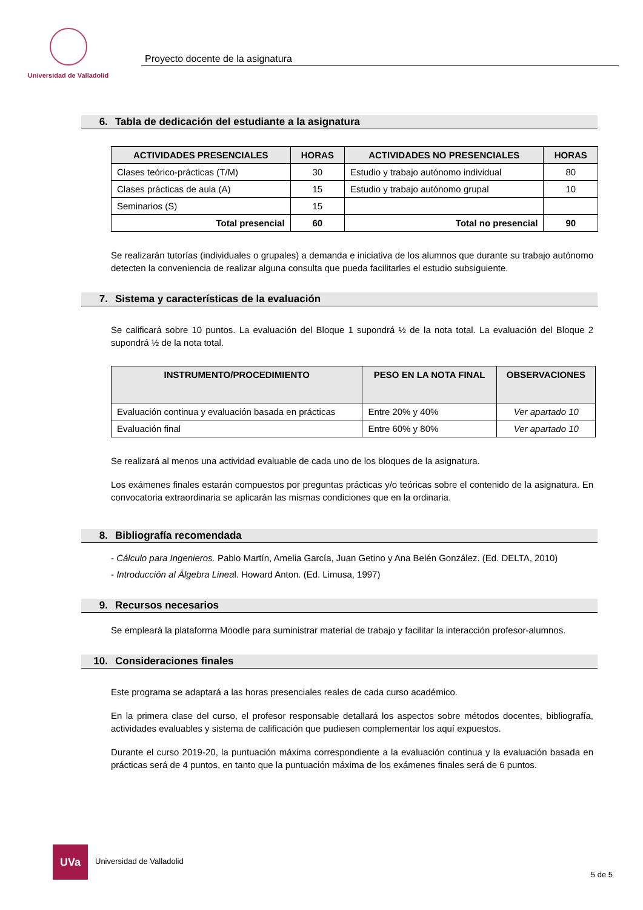Universidad de Valladolid
Proyecto docente de la asignatura
6. Tabla de dedicación del estudiante a la asignatura
| ACTIVIDADES PRESENCIALES | HORAS | ACTIVIDADES NO PRESENCIALES | HORAS |
| --- | --- | --- | --- |
| Clases teórico-prácticas (T/M) | 30 | Estudio y trabajo autónomo individual | 80 |
| Clases prácticas de aula (A) | 15 | Estudio y trabajo autónomo grupal | 10 |
| Seminarios (S) | 15 | | |
| Total presencial | 60 | Total no presencial | 90 |
Se realizarán tutorías (individuales o grupales) a demanda e iniciativa de los alumnos que durante su trabajo autónomo detecten la conveniencia de realizar alguna consulta que pueda facilitarles el estudio subsiguiente.
7. Sistema y características de la evaluación
Se calificará sobre 10 puntos. La evaluación del Bloque 1 supondrá ½ de la nota total. La evaluación del Bloque 2 supondrá ½ de la nota total.
| INSTRUMENTO/PROCEDIMIENTO | PESO EN LA NOTA FINAL | OBSERVACIONES |
| --- | --- | --- |
| Evaluación continua y evaluación basada en prácticas | Entre 20% y 40% | Ver apartado 10 |
| Evaluación final | Entre 60% y 80% | Ver apartado 10 |
Se realizará al menos una actividad evaluable de cada uno de los bloques de la asignatura.
Los exámenes finales estarán compuestos por preguntas prácticas y/o teóricas sobre el contenido de la asignatura. En convocatoria extraordinaria se aplicarán las mismas condiciones que en la ordinaria.
8. Bibliografía recomendada
- Cálculo para Ingenieros. Pablo Martín, Amelia García, Juan Getino y Ana Belén González. (Ed. DELTA, 2010)
- Introducción al Álgebra Lineal. Howard Anton. (Ed. Limusa, 1997)
9. Recursos necesarios
Se empleará la plataforma Moodle para suministrar material de trabajo y facilitar la interacción profesor-alumnos.
10. Consideraciones finales
Este programa se adaptará a las horas presenciales reales de cada curso académico.
En la primera clase del curso, el profesor responsable detallará los aspectos sobre métodos docentes, bibliografía, actividades evaluables y sistema de calificación que pudiesen complementar los aquí expuestos.
Durante el curso 2019-20, la puntuación máxima correspondiente a la evaluación continua y la evaluación basada en prácticas será de 4 puntos, en tanto que la puntuación máxima de los exámenes finales será de 6 puntos.
UVa
Universidad de Valladolid
5 de 5